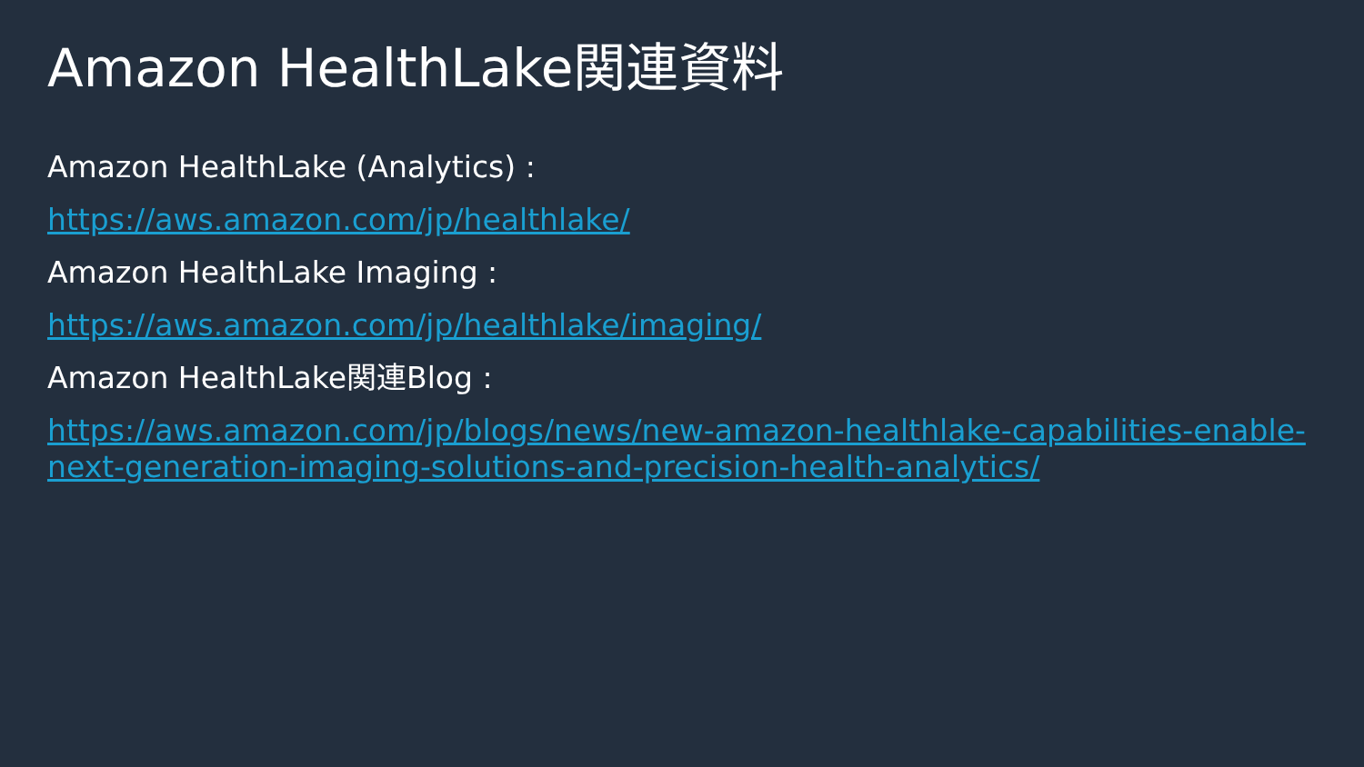Amazon HealthLake関連資料
Amazon HealthLake (Analytics) :
https://aws.amazon.com/jp/healthlake/
Amazon HealthLake Imaging :
https://aws.amazon.com/jp/healthlake/imaging/
Amazon HealthLake関連Blog :
https://aws.amazon.com/jp/blogs/news/new-amazon-healthlake-capabilities-enable-next-generation-imaging-solutions-and-precision-health-analytics/